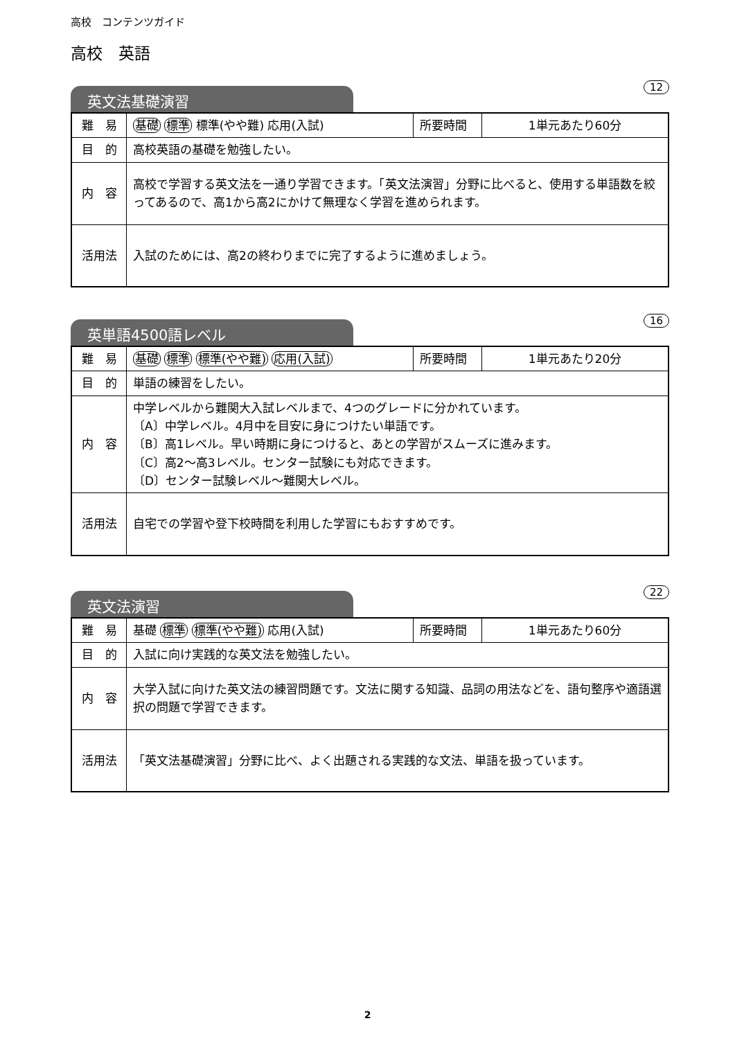高校　コンテンツガイド
高校　英語
英文法基礎演習 12
| 難 易 | 基礎 標準 標準(やや難) 応用(入試) | 所要時間 | 1単元あたり60分 |
| 目 的 | 高校英語の基礎を勉強したい。 | | |
| 内 容 | 高校で学習する英文法を一通り学習できます。「英文法演習」分野に比べると、使用する単語数を絞ってあるので、高1から高2にかけて無理なく学習を進められます。 | | |
| 活用法 | 入試のためには、高2の終わりまでに完了するように進めましょう。 | | |
英単語4500語レベル 16
| 難 易 | 基礎 標準 標準(やや難) 応用(入試) | 所要時間 | 1単元あたり20分 |
| 目 的 | 単語の練習をしたい。 | | |
| 内 容 | 中学レベルから難関大入試レベルまで、4つのグレードに分かれています。 〔A〕中学レベル。4月中を目安に身につけたい単語です。 〔B〕高1レベル。早い時期に身につけると、あとの学習がスムーズに進みます。 〔C〕高2～高3レベル。センター試験にも対応できます。 〔D〕センター試験レベル～難関大レベル。 | | |
| 活用法 | 自宅での学習や登下校時間を利用した学習にもおすすめです。 | | |
英文法演習 22
| 難 易 | 基礎 標準 標準(やや難) 応用(入試) | 所要時間 | 1単元あたり60分 |
| 目 的 | 入試に向け実践的な英文法を勉強したい。 | | |
| 内 容 | 大学入試に向けた英文法の練習問題です。文法に関する知識、品詞の用法などを、語句整序や適語選択の問題で学習できます。 | | |
| 活用法 | 「英文法基礎演習」分野に比べ、よく出題される実践的な文法、単語を扱っています。 | | |
2